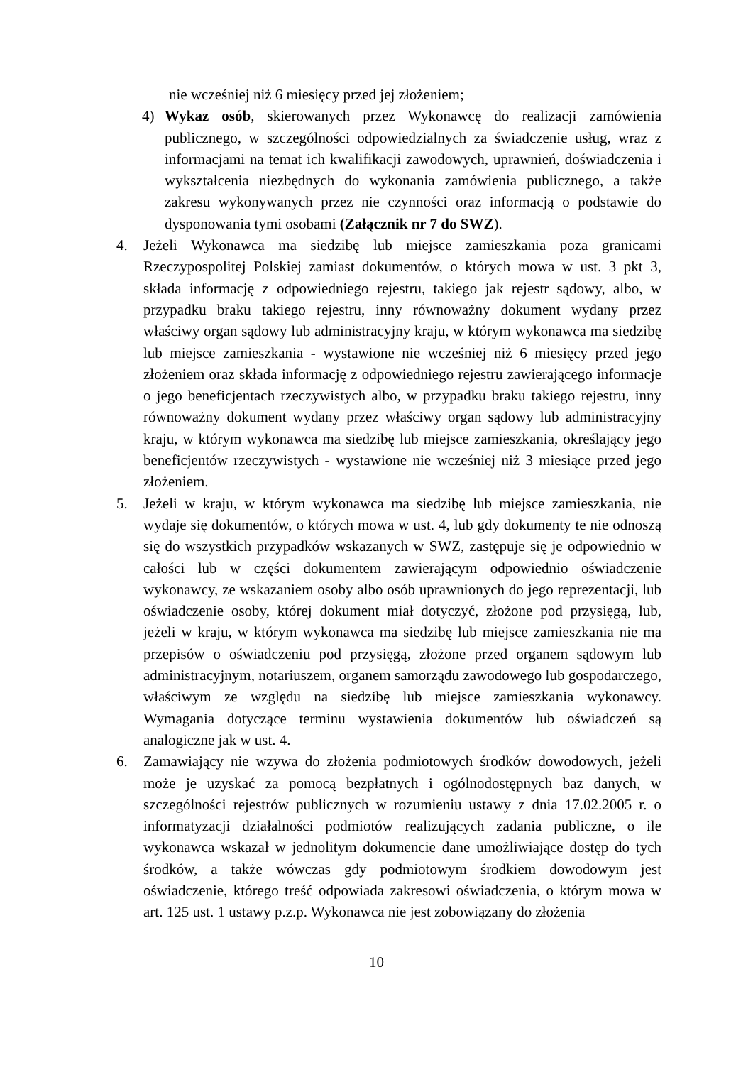nie wcześniej niż 6 miesięcy przed jej złożeniem;
4) Wykaz osób, skierowanych przez Wykonawcę do realizacji zamówienia publicznego, w szczególności odpowiedzialnych za świadczenie usług, wraz z informacjami na temat ich kwalifikacji zawodowych, uprawnień, doświadczenia i wykształcenia niezbędnych do wykonania zamówienia publicznego, a także zakresu wykonywanych przez nie czynności oraz informacją o podstawie do dysponowania tymi osobami (Załącznik nr 7 do SWZ).
4. Jeżeli Wykonawca ma siedzibę lub miejsce zamieszkania poza granicami Rzeczypospolitej Polskiej zamiast dokumentów, o których mowa w ust. 3 pkt 3, składa informację z odpowiedniego rejestru, takiego jak rejestr sądowy, albo, w przypadku braku takiego rejestru, inny równoważny dokument wydany przez właściwy organ sądowy lub administracyjny kraju, w którym wykonawca ma siedzibę lub miejsce zamieszkania - wystawione nie wcześniej niż 6 miesięcy przed jego złożeniem oraz składa informację z odpowiedniego rejestru zawierającego informacje o jego beneficjentach rzeczywistych albo, w przypadku braku takiego rejestru, inny równoważny dokument wydany przez właściwy organ sądowy lub administracyjny kraju, w którym wykonawca ma siedzibę lub miejsce zamieszkania, określający jego beneficjentów rzeczywistych - wystawione nie wcześniej niż 3 miesiące przed jego złożeniem.
5. Jeżeli w kraju, w którym wykonawca ma siedzibę lub miejsce zamieszkania, nie wydaje się dokumentów, o których mowa w ust. 4, lub gdy dokumenty te nie odnoszą się do wszystkich przypadków wskazanych w SWZ, zastępuje się je odpowiednio w całości lub w części dokumentem zawierającym odpowiednio oświadczenie wykonawcy, ze wskazaniem osoby albo osób uprawnionych do jego reprezentacji, lub oświadczenie osoby, której dokument miał dotyczyć, złożone pod przysięgą, lub, jeżeli w kraju, w którym wykonawca ma siedzibę lub miejsce zamieszkania nie ma przepisów o oświadczeniu pod przysięgą, złożone przed organem sądowym lub administracyjnym, notariuszem, organem samorządu zawodowego lub gospodarczego, właściwym ze względu na siedzibę lub miejsce zamieszkania wykonawcy. Wymagania dotyczące terminu wystawienia dokumentów lub oświadczeń są analogiczne jak w ust. 4.
6. Zamawiający nie wzywa do złożenia podmiotowych środków dowodowych, jeżeli może je uzyskać za pomocą bezpłatnych i ogólnodostępnych baz danych, w szczególności rejestrów publicznych w rozumieniu ustawy z dnia 17.02.2005 r. o informatyzacji działalności podmiotów realizujących zadania publiczne, o ile wykonawca wskazał w jednolitym dokumencie dane umożliwiające dostęp do tych środków, a także wówczas gdy podmiotowym środkiem dowodowym jest oświadczenie, którego treść odpowiada zakresowi oświadczenia, o którym mowa w art. 125 ust. 1 ustawy p.z.p. Wykonawca nie jest zobowiązany do złożenia
10